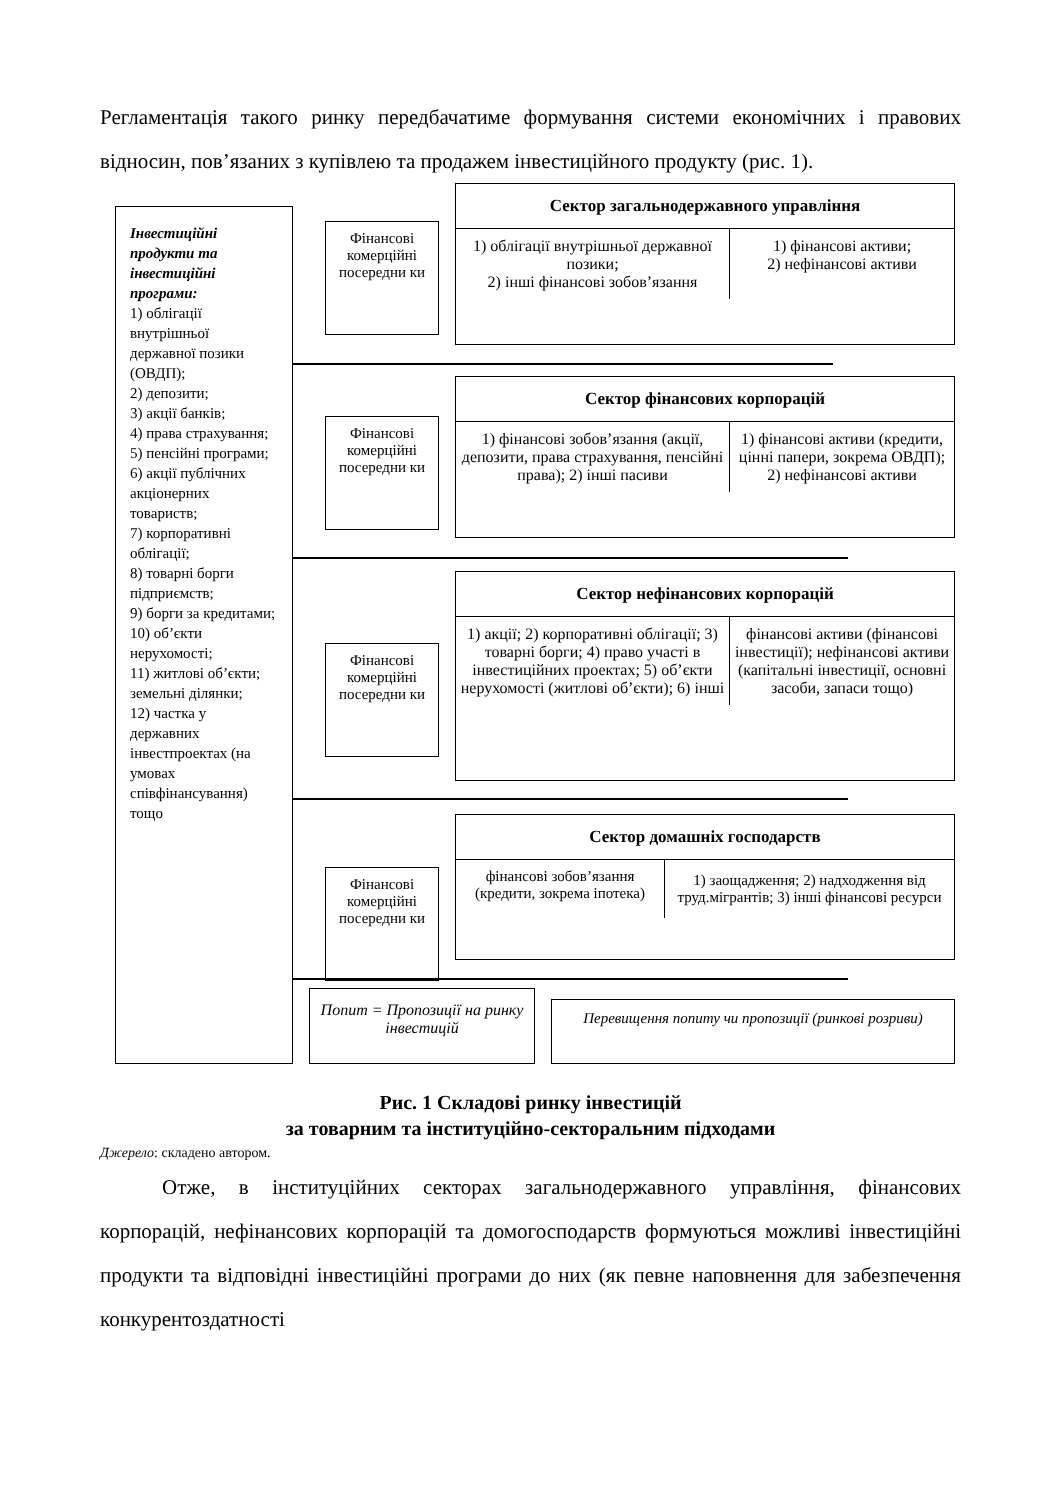Регламентація такого ринку передбачатиме формування системи економічних і правових відносин, пов’язаних з купівлею та продажем інвестиційного продукту (рис. 1).
Інвестиційні продукти та інвестиційні програми:
1) облігації внутрішньої державної позики (ОВДП);
2) депозити;
3) акції банків;
4) права страхування;
5) пенсійні програми;
6) акції публічних акціонерних товариств;
7) корпоративні облігації;
8) товарні борги підприємств;
9) борги за кредитами;
10) об’єкти нерухомості;
11) житлові об’єкти; земельні ділянки;
12) частка у державних інвестпроектах (на умовах співфінансування) тощо
Фінансові комерційні посередни ки
Сектор загальнодержавного управління
1) облігації внутрішньої державної позики;
2) інші фінансові зобов’язання
1) фінансові активи;
2) нефінансові активи
Фінансові комерційні посередни ки
Сектор фінансових корпорацій
1) фінансові зобов’язання (акції, депозити, права страхування, пенсійні права); 2) інші пасиви
1) фінансові активи (кредити, цінні папери, зокрема ОВДП);
2) нефінансові активи
Фінансові комерційні посередни ки
Сектор нефінансових корпорацій
1) акції; 2) корпоративні облігації; 3) товарні борги; 4) право участі в інвестиційних проектах; 5) об’єкти нерухомості (житлові об’єкти); 6) інші
фінансові активи (фінансові інвестиції); нефінансові активи (капітальні інвестиції, основні засоби, запаси тощо)
Фінансові комерційні посередни ки
Сектор домашніх господарств
фінансові зобов’язання (кредити, зокрема іпотека)
1) заощадження; 2) надходження від труд.мігрантів; 3) інші фінансові ресурси
Попит = Пропозиції на ринку інвестицій
Перевищення попиту чи пропозиції (ринкові розриви)
Рис. 1 Складові ринку інвестицій
за товарним та інституційно-секторальним підходами
Джерело: складено автором.
Отже, в інституційних секторах загальнодержавного управління, фінансових корпорацій, нефінансових корпорацій та домогосподарств формуються можливі інвестиційні продукти та відповідні інвестиційні програми до них (як певне наповнення для забезпечення конкурентоздатності